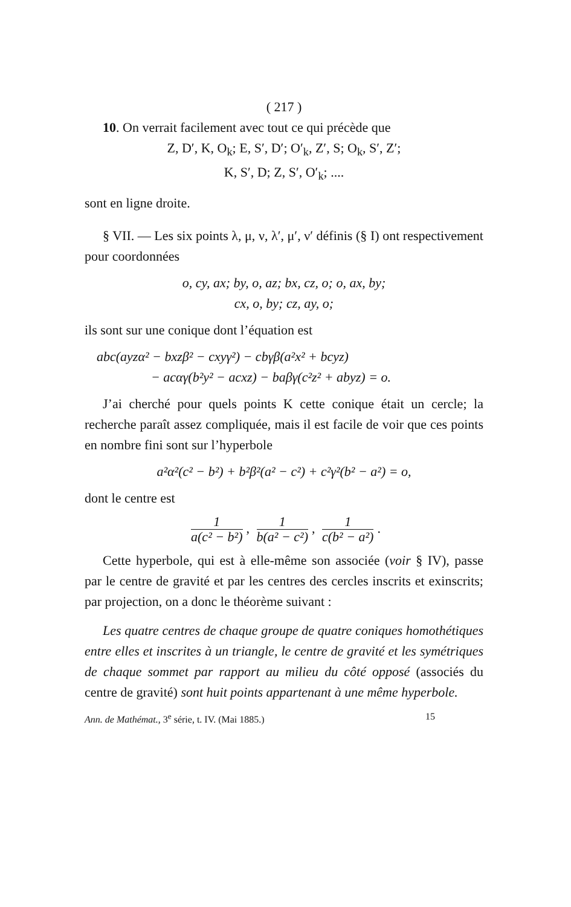( 217 )
10. On verrait facilement avec tout ce qui précède que
Z, D′, K, O<sub>k</sub>; E, S′, D′; O′<sub>k</sub>, Z′, S; O<sub>k</sub>, S′, Z′;
K, S′, D; Z, S′, O′<sub>k</sub>; ....
sont en ligne droite.
§ VII. — Les six points λ, μ, ν, λ′, μ′, ν′ définis (§ I) ont respectivement pour coordonnées
o, cy, ax; by, o, az; bx, cz, o; o, ax, by;
cx, o, by; cz, ay, o;
ils sont sur une conique dont l’équation est
abc(ayzα² − bxzβ² − cxyγ²) − cbγβ(a²x² + bcyz)
− acαγ(b²y² − acxz) − baβγ(c²z² + abyz) = o.
J’ai cherché pour quels points K cette conique était un cercle; la recherche paraît assez compliquée, mais il est facile de voir que ces points en nombre fini sont sur l’hyperbole
a²α²(c² − b²) + b²β²(a² − c²) + c²γ²(b² − a²) = o,
dont le centre est
1 a(c² − b²), 1 b(a² − c²), 1 c(b² − a²).
Cette hyperbole, qui est à elle-même son associée (voir § IV), passe par le centre de gravité et par les centres des cercles inscrits et exinscrits; par projection, on a donc le théorème suivant :
Les quatre centres de chaque groupe de quatre coniques homothétiques entre elles et inscrites à un triangle, le centre de gravité et les symétriques de chaque sommet par rapport au milieu du côté opposé (associés du centre de gravité) sont huit points appartenant à une même hyperbole.
Ann. de Mathémat., 3<sup>e</sup> série, t. IV. (Mai 1885.) 15